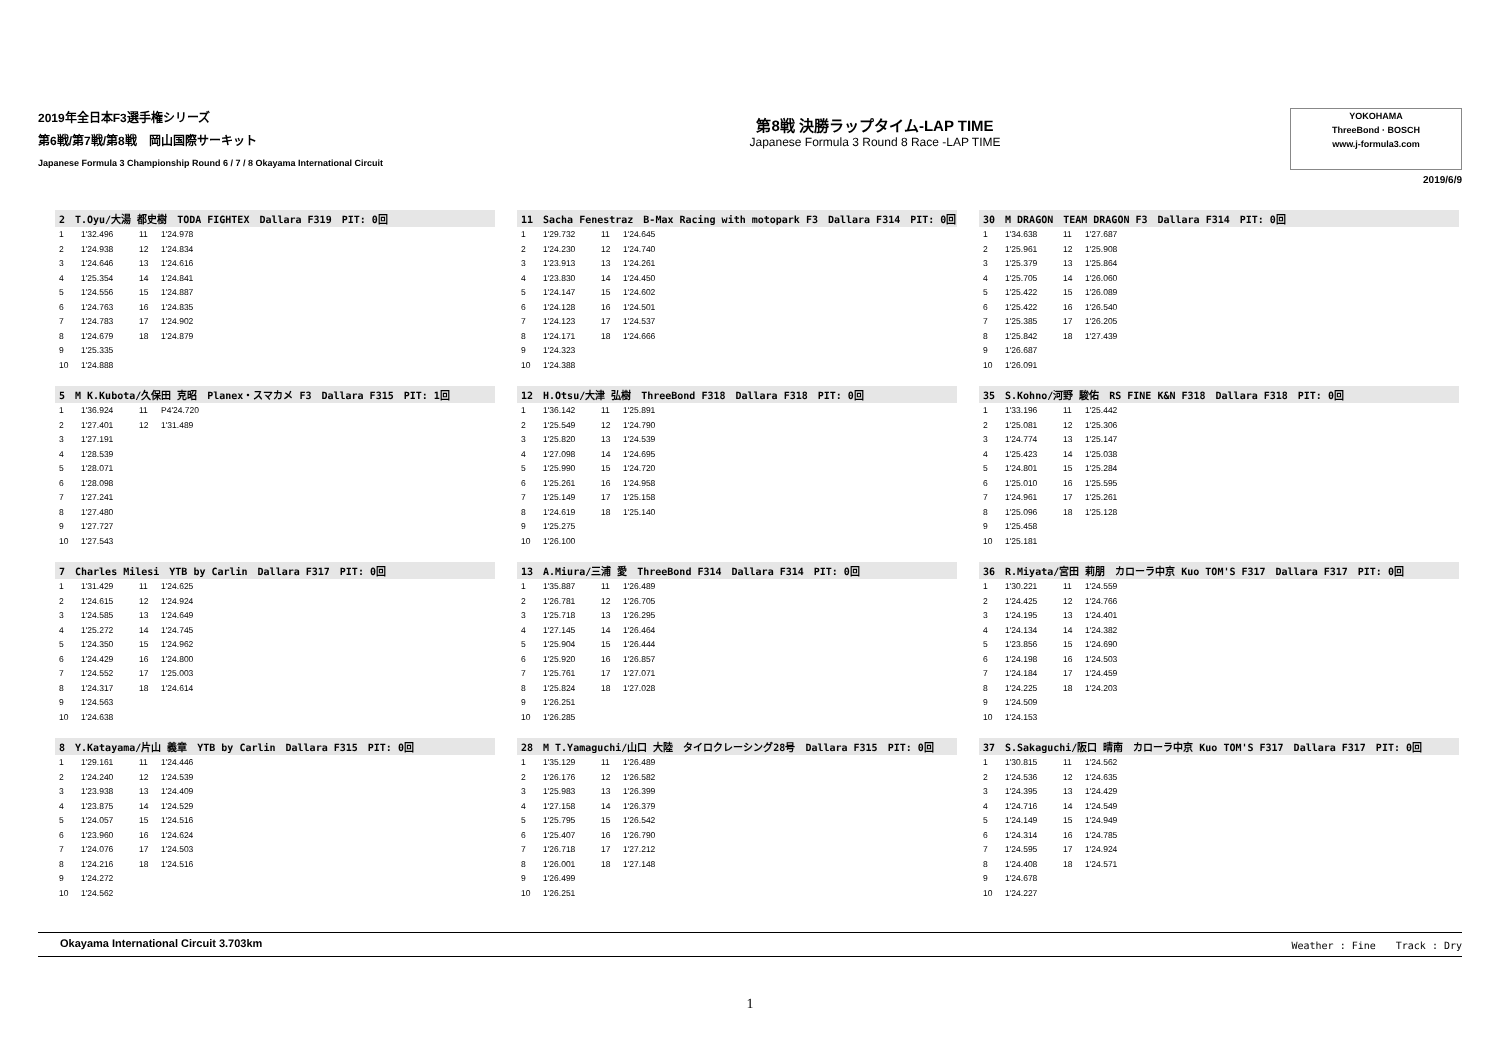2019年全日本F3選手権シリーズ
第6戦/第7戦/第8戦　岡山国際サーキット
Japanese Formula 3 Championship Round 6 / 7 / 8 Okayama International Circuit
第8戦 決勝ラップタイム-LAP TIME
Japanese Formula 3 Round 8 Race -LAP TIME
YOKOHAMA
ThreeBond · BOSCH
www.j-formula3.com
2019/6/9
2　T.Oyu/大湯 都史樹　TODA FIGHTEX　Dallara F319　PIT: 0回
| 1 | 1'32.496 | 11 | 1'24.978 |
| 2 | 1'24.938 | 12 | 1'24.834 |
| 3 | 1'24.646 | 13 | 1'24.616 |
| 4 | 1'25.354 | 14 | 1'24.841 |
| 5 | 1'24.556 | 15 | 1'24.887 |
| 6 | 1'24.763 | 16 | 1'24.835 |
| 7 | 1'24.783 | 17 | 1'24.902 |
| 8 | 1'24.679 | 18 | 1'24.879 |
| 9 | 1'25.335 | | |
| 10 | 1'24.888 | | |
11　Sacha Fenestraz　B-Max Racing with motopark F3　Dallara F314　PIT: 0回
| 1 | 1'29.732 | 11 | 1'24.645 |
| 2 | 1'24.230 | 12 | 1'24.740 |
| 3 | 1'23.913 | 13 | 1'24.261 |
| 4 | 1'23.830 | 14 | 1'24.450 |
| 5 | 1'24.147 | 15 | 1'24.602 |
| 6 | 1'24.128 | 16 | 1'24.501 |
| 7 | 1'24.123 | 17 | 1'24.537 |
| 8 | 1'24.171 | 18 | 1'24.666 |
| 9 | 1'24.323 | | |
| 10 | 1'24.388 | | |
30　M DRAGON　TEAM DRAGON F3　Dallara F314　PIT: 0回
| 1 | 1'34.638 | 11 | 1'27.687 |
| 2 | 1'25.961 | 12 | 1'25.908 |
| 3 | 1'25.379 | 13 | 1'25.864 |
| 4 | 1'25.705 | 14 | 1'26.060 |
| 5 | 1'25.422 | 15 | 1'26.089 |
| 6 | 1'25.422 | 16 | 1'26.540 |
| 7 | 1'25.385 | 17 | 1'26.205 |
| 8 | 1'25.842 | 18 | 1'27.439 |
| 9 | 1'26.687 | | |
| 10 | 1'26.091 | | |
5　M K.Kubota/久保田 克昭　Planex・スマカメ F3　Dallara F315　PIT: 1回
| 1 | 1'36.924 | 11 | P4'24.720 |
| 2 | 1'27.401 | 12 | 1'31.489 |
| 3 | 1'27.191 | | |
| 4 | 1'28.539 | | |
| 5 | 1'28.071 | | |
| 6 | 1'28.098 | | |
| 7 | 1'27.241 | | |
| 8 | 1'27.480 | | |
| 9 | 1'27.727 | | |
| 10 | 1'27.543 | | |
12　H.Otsu/大津 弘樹　ThreeBond F318　Dallara F318　PIT: 0回
| 1 | 1'36.142 | 11 | 1'25.891 |
| 2 | 1'25.549 | 12 | 1'24.790 |
| 3 | 1'25.820 | 13 | 1'24.539 |
| 4 | 1'27.098 | 14 | 1'24.695 |
| 5 | 1'25.990 | 15 | 1'24.720 |
| 6 | 1'25.261 | 16 | 1'24.958 |
| 7 | 1'25.149 | 17 | 1'25.158 |
| 8 | 1'24.619 | 18 | 1'25.140 |
| 9 | 1'25.275 | | |
| 10 | 1'26.100 | | |
35　S.Kohno/河野 駿佑　RS FINE K&N F318　Dallara F318　PIT: 0回
| 1 | 1'33.196 | 11 | 1'25.442 |
| 2 | 1'25.081 | 12 | 1'25.306 |
| 3 | 1'24.774 | 13 | 1'25.147 |
| 4 | 1'25.423 | 14 | 1'25.038 |
| 5 | 1'24.801 | 15 | 1'25.284 |
| 6 | 1'25.010 | 16 | 1'25.595 |
| 7 | 1'24.961 | 17 | 1'25.261 |
| 8 | 1'25.096 | 18 | 1'25.128 |
| 9 | 1'25.458 | | |
| 10 | 1'25.181 | | |
7　Charles Milesi　YTB by Carlin　Dallara F317　PIT: 0回
| 1 | 1'31.429 | 11 | 1'24.625 |
| 2 | 1'24.615 | 12 | 1'24.924 |
| 3 | 1'24.585 | 13 | 1'24.649 |
| 4 | 1'25.272 | 14 | 1'24.745 |
| 5 | 1'24.350 | 15 | 1'24.962 |
| 6 | 1'24.429 | 16 | 1'24.800 |
| 7 | 1'24.552 | 17 | 1'25.003 |
| 8 | 1'24.317 | 18 | 1'24.614 |
| 9 | 1'24.563 | | |
| 10 | 1'24.638 | | |
13　A.Miura/三浦 愛　ThreeBond F314　Dallara F314　PIT: 0回
| 1 | 1'35.887 | 11 | 1'26.489 |
| 2 | 1'26.781 | 12 | 1'26.705 |
| 3 | 1'25.718 | 13 | 1'26.295 |
| 4 | 1'27.145 | 14 | 1'26.464 |
| 5 | 1'25.904 | 15 | 1'26.444 |
| 6 | 1'25.920 | 16 | 1'26.857 |
| 7 | 1'25.761 | 17 | 1'27.071 |
| 8 | 1'25.824 | 18 | 1'27.028 |
| 9 | 1'26.251 | | |
| 10 | 1'26.285 | | |
36　R.Miyata/宮田 莉朋　カローラ中京 Kuo TOM'S F317　Dallara F317　PIT: 0回
| 1 | 1'30.221 | 11 | 1'24.559 |
| 2 | 1'24.425 | 12 | 1'24.766 |
| 3 | 1'24.195 | 13 | 1'24.401 |
| 4 | 1'24.134 | 14 | 1'24.382 |
| 5 | 1'23.856 | 15 | 1'24.690 |
| 6 | 1'24.198 | 16 | 1'24.503 |
| 7 | 1'24.184 | 17 | 1'24.459 |
| 8 | 1'24.225 | 18 | 1'24.203 |
| 9 | 1'24.509 | | |
| 10 | 1'24.153 | | |
8　Y.Katayama/片山 義章　YTB by Carlin　Dallara F315　PIT: 0回
| 1 | 1'29.161 | 11 | 1'24.446 |
| 2 | 1'24.240 | 12 | 1'24.539 |
| 3 | 1'23.938 | 13 | 1'24.409 |
| 4 | 1'23.875 | 14 | 1'24.529 |
| 5 | 1'24.057 | 15 | 1'24.516 |
| 6 | 1'23.960 | 16 | 1'24.624 |
| 7 | 1'24.076 | 17 | 1'24.503 |
| 8 | 1'24.216 | 18 | 1'24.516 |
| 9 | 1'24.272 | | |
| 10 | 1'24.562 | | |
28　M T.Yamaguchi/山口 大陸　タイロクレーシング28号　Dallara F315　PIT: 0回
| 1 | 1'35.129 | 11 | 1'26.489 |
| 2 | 1'26.176 | 12 | 1'26.582 |
| 3 | 1'25.983 | 13 | 1'26.399 |
| 4 | 1'27.158 | 14 | 1'26.379 |
| 5 | 1'25.795 | 15 | 1'26.542 |
| 6 | 1'25.407 | 16 | 1'26.790 |
| 7 | 1'26.718 | 17 | 1'27.212 |
| 8 | 1'26.001 | 18 | 1'27.148 |
| 9 | 1'26.499 | | |
| 10 | 1'26.251 | | |
37　S.Sakaguchi/阪口 晴南　カローラ中京 Kuo TOM'S F317　Dallara F317　PIT: 0回
| 1 | 1'30.815 | 11 | 1'24.562 |
| 2 | 1'24.536 | 12 | 1'24.635 |
| 3 | 1'24.395 | 13 | 1'24.429 |
| 4 | 1'24.716 | 14 | 1'24.549 |
| 5 | 1'24.149 | 15 | 1'24.949 |
| 6 | 1'24.314 | 16 | 1'24.785 |
| 7 | 1'24.595 | 17 | 1'24.924 |
| 8 | 1'24.408 | 18 | 1'24.571 |
| 9 | 1'24.678 | | |
| 10 | 1'24.227 | | |
Okayama International Circuit 3.703km Weather : Fine　　Track : Dry
1